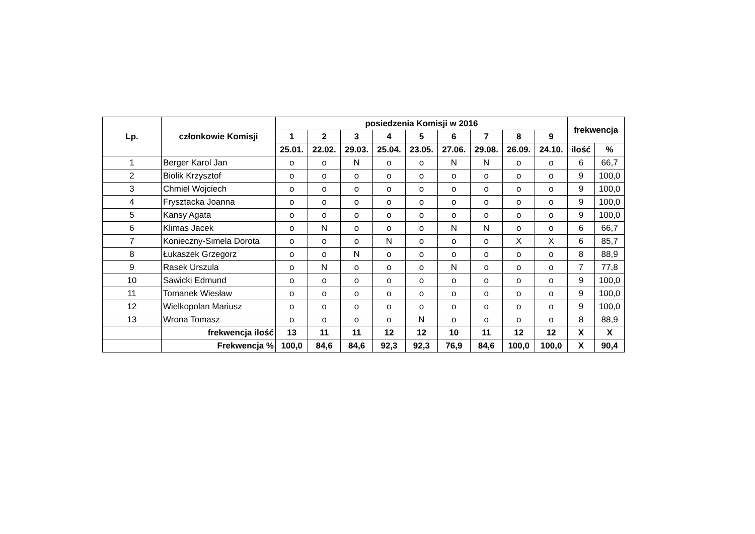| Lp. | członkowie Komisji | posiedzenia Komisji w 2016 | | | | | | | | | frekwencja | |
| --- | --- | --- | --- | --- | --- | --- | --- | --- | --- | --- | --- | --- |
| | | 1 | 2 | 3 | 4 | 5 | 6 | 7 | 8 | 9 | | |
| | | 25.01. | 22.02. | 29.03. | 25.04. | 23.05. | 27.06. | 29.08. | 26.09. | 24.10. | ilość | % |
| 1 | Berger Karol Jan | o | o | N | o | o | N | N | o | o | 6 | 66,7 |
| 2 | Biolik Krzysztof | o | o | o | o | o | o | o | o | o | 9 | 100,0 |
| 3 | Chmiel Wojciech | o | o | o | o | o | o | o | o | o | 9 | 100,0 |
| 4 | Frysztacka Joanna | o | o | o | o | o | o | o | o | o | 9 | 100,0 |
| 5 | Kansy Agata | o | o | o | o | o | o | o | o | o | 9 | 100,0 |
| 6 | Klimas Jacek | o | N | o | o | o | N | N | o | o | 6 | 66,7 |
| 7 | Konieczny-Simela Dorota | o | o | o | N | o | o | o | X | X | 6 | 85,7 |
| 8 | Łukaszek Grzegorz | o | o | N | o | o | o | o | o | o | 8 | 88,9 |
| 9 | Rasek Urszula | o | N | o | o | o | N | o | o | o | 7 | 77,8 |
| 10 | Sawicki Edmund | o | o | o | o | o | o | o | o | o | 9 | 100,0 |
| 11 | Tomanek Wiesław | o | o | o | o | o | o | o | o | o | 9 | 100,0 |
| 12 | Wielkopolan Mariusz | o | o | o | o | o | o | o | o | o | 9 | 100,0 |
| 13 | Wrona Tomasz | o | o | o | o | N | o | o | o | o | 8 | 88,9 |
| | frekwencja ilość | 13 | 11 | 11 | 12 | 12 | 10 | 11 | 12 | 12 | X | X |
| | Frekwencja % | 100,0 | 84,6 | 84,6 | 92,3 | 92,3 | 76,9 | 84,6 | 100,0 | 100,0 | X | 90,4 |